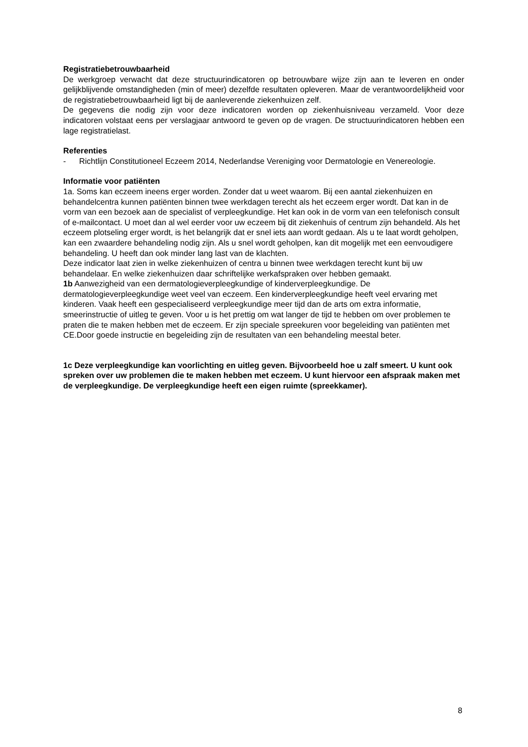Registratiebetrouwbaarheid
De werkgroep verwacht dat deze structuurindicatoren op betrouwbare wijze zijn aan te leveren en onder gelijkblijvende omstandigheden (min of meer) dezelfde resultaten opleveren. Maar de verantwoordelijkheid voor de registratiebetrouwbaarheid ligt bij de aanleverende ziekenhuizen zelf.
De gegevens die nodig zijn voor deze indicatoren worden op ziekenhuisniveau verzameld. Voor deze indicatoren volstaat eens per verslagjaar antwoord te geven op de vragen. De structuurindicatoren hebben een lage registratielast.
Referenties
- Richtlijn Constitutioneel Eczeem 2014, Nederlandse Vereniging voor Dermatologie en Venereologie.
Informatie voor patiënten
1a. Soms kan eczeem ineens erger worden. Zonder dat u weet waarom. Bij een aantal ziekenhuizen en behandelcentra kunnen patiënten binnen twee werkdagen terecht als het eczeem erger wordt. Dat kan in de vorm van een bezoek aan de specialist of verpleegkundige. Het kan ook in de vorm van een telefonisch consult of e-mailcontact. U moet dan al wel eerder voor uw eczeem bij dit ziekenhuis of centrum zijn behandeld. Als het eczeem plotseling erger wordt, is het belangrijk dat er snel iets aan wordt gedaan. Als u te laat wordt geholpen, kan een zwaardere behandeling nodig zijn. Als u snel wordt geholpen, kan dit mogelijk met een eenvoudigere behandeling. U heeft dan ook minder lang last van de klachten.
Deze indicator laat zien in welke ziekenhuizen of centra u binnen twee werkdagen terecht kunt bij uw behandelaar. En welke ziekenhuizen daar schriftelijke werkafspraken over hebben gemaakt.
1b Aanwezigheid van een dermatologieverpleegkundige of kinderverpleegkundige. De dermatologieverpleegkundige weet veel van eczeem. Een kinderverpleegkundige heeft veel ervaring met kinderen. Vaak heeft een gespecialiseerd verpleegkundige meer tijd dan de arts om extra informatie, smeerinstructie of uitleg te geven. Voor u is het prettig om wat langer de tijd te hebben om over problemen te praten die te maken hebben met de eczeem. Er zijn speciale spreekuren voor begeleiding van patiënten met CE.Door goede instructie en begeleiding zijn de resultaten van een behandeling meestal beter.
1c Deze verpleegkundige kan voorlichting en uitleg geven. Bijvoorbeeld hoe u zalf smeert. U kunt ook spreken over uw problemen die te maken hebben met eczeem. U kunt hiervoor een afspraak maken met de verpleegkundige. De verpleegkundige heeft een eigen ruimte (spreekkamer).
8